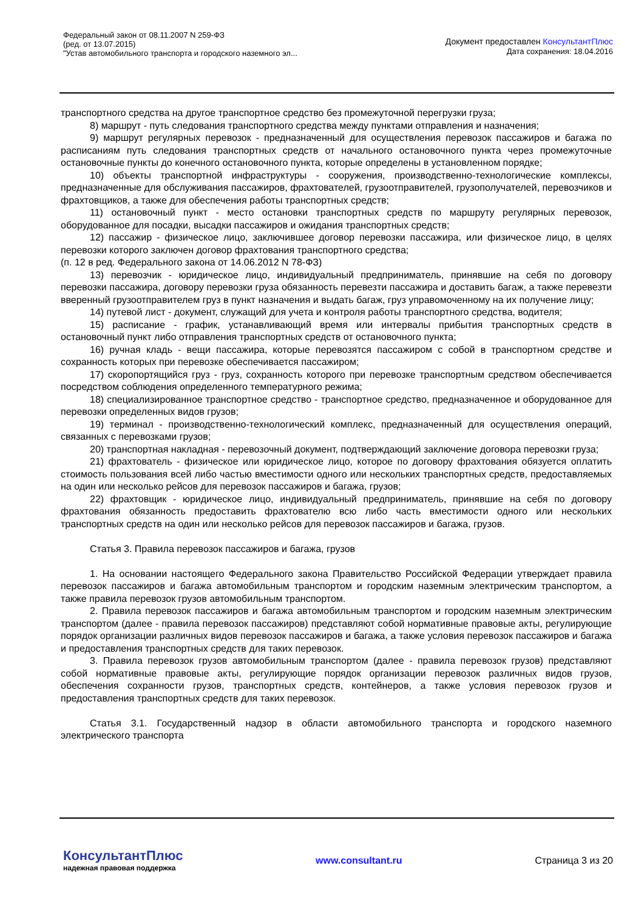Федеральный закон от 08.11.2007 N 259-ФЗ
(ред. от 13.07.2015)
"Устав автомобильного транспорта и городского наземного эл...
Документ предоставлен КонсультантПлюс
Дата сохранения: 18.04.2016
транспортного средства на другое транспортное средство без промежуточной перегрузки груза;
8) маршрут - путь следования транспортного средства между пунктами отправления и назначения;
9) маршрут регулярных перевозок - предназначенный для осуществления перевозок пассажиров и багажа по расписаниям путь следования транспортных средств от начального остановочного пункта через промежуточные остановочные пункты до конечного остановочного пункта, которые определены в установленном порядке;
10) объекты транспортной инфраструктуры - сооружения, производственно-технологические комплексы, предназначенные для обслуживания пассажиров, фрахтователей, грузоотправителей, грузополучателей, перевозчиков и фрахтовщиков, а также для обеспечения работы транспортных средств;
11) остановочный пункт - место остановки транспортных средств по маршруту регулярных перевозок, оборудованное для посадки, высадки пассажиров и ожидания транспортных средств;
12) пассажир - физическое лицо, заключившее договор перевозки пассажира, или физическое лицо, в целях перевозки которого заключен договор фрахтования транспортного средства;
(п. 12 в ред. Федерального закона от 14.06.2012 N 78-ФЗ)
13) перевозчик - юридическое лицо, индивидуальный предприниматель, принявшие на себя по договору перевозки пассажира, договору перевозки груза обязанность перевезти пассажира и доставить багаж, а также перевезти вверенный грузоотправителем груз в пункт назначения и выдать багаж, груз управомоченному на их получение лицу;
14) путевой лист - документ, служащий для учета и контроля работы транспортного средства, водителя;
15) расписание - график, устанавливающий время или интервалы прибытия транспортных средств в остановочный пункт либо отправления транспортных средств от остановочного пункта;
16) ручная кладь - вещи пассажира, которые перевозятся пассажиром с собой в транспортном средстве и сохранность которых при перевозке обеспечивается пассажиром;
17) скоропортящийся груз - груз, сохранность которого при перевозке транспортным средством обеспечивается посредством соблюдения определенного температурного режима;
18) специализированное транспортное средство - транспортное средство, предназначенное и оборудованное для перевозки определенных видов грузов;
19) терминал - производственно-технологический комплекс, предназначенный для осуществления операций, связанных с перевозками грузов;
20) транспортная накладная - перевозочный документ, подтверждающий заключение договора перевозки груза;
21) фрахтователь - физическое или юридическое лицо, которое по договору фрахтования обязуется оплатить стоимость пользования всей либо частью вместимости одного или нескольких транспортных средств, предоставляемых на один или несколько рейсов для перевозок пассажиров и багажа, грузов;
22) фрахтовщик - юридическое лицо, индивидуальный предприниматель, принявшие на себя по договору фрахтования обязанность предоставить фрахтователю всю либо часть вместимости одного или нескольких транспортных средств на один или несколько рейсов для перевозок пассажиров и багажа, грузов.
Статья 3. Правила перевозок пассажиров и багажа, грузов
1. На основании настоящего Федерального закона Правительство Российской Федерации утверждает правила перевозок пассажиров и багажа автомобильным транспортом и городским наземным электрическим транспортом, а также правила перевозок грузов автомобильным транспортом.
2. Правила перевозок пассажиров и багажа автомобильным транспортом и городским наземным электрическим транспортом (далее - правила перевозок пассажиров) представляют собой нормативные правовые акты, регулирующие порядок организации различных видов перевозок пассажиров и багажа, а также условия перевозок пассажиров и багажа и предоставления транспортных средств для таких перевозок.
3. Правила перевозок грузов автомобильным транспортом (далее - правила перевозок грузов) представляют собой нормативные правовые акты, регулирующие порядок организации перевозок различных видов грузов, обеспечения сохранности грузов, транспортных средств, контейнеров, а также условия перевозок грузов и предоставления транспортных средств для таких перевозок.
Статья 3.1. Государственный надзор в области автомобильного транспорта и городского наземного электрического транспорта
КонсультантПлюс
надежная правовая поддержка
www.consultant.ru Страница 3 из 20